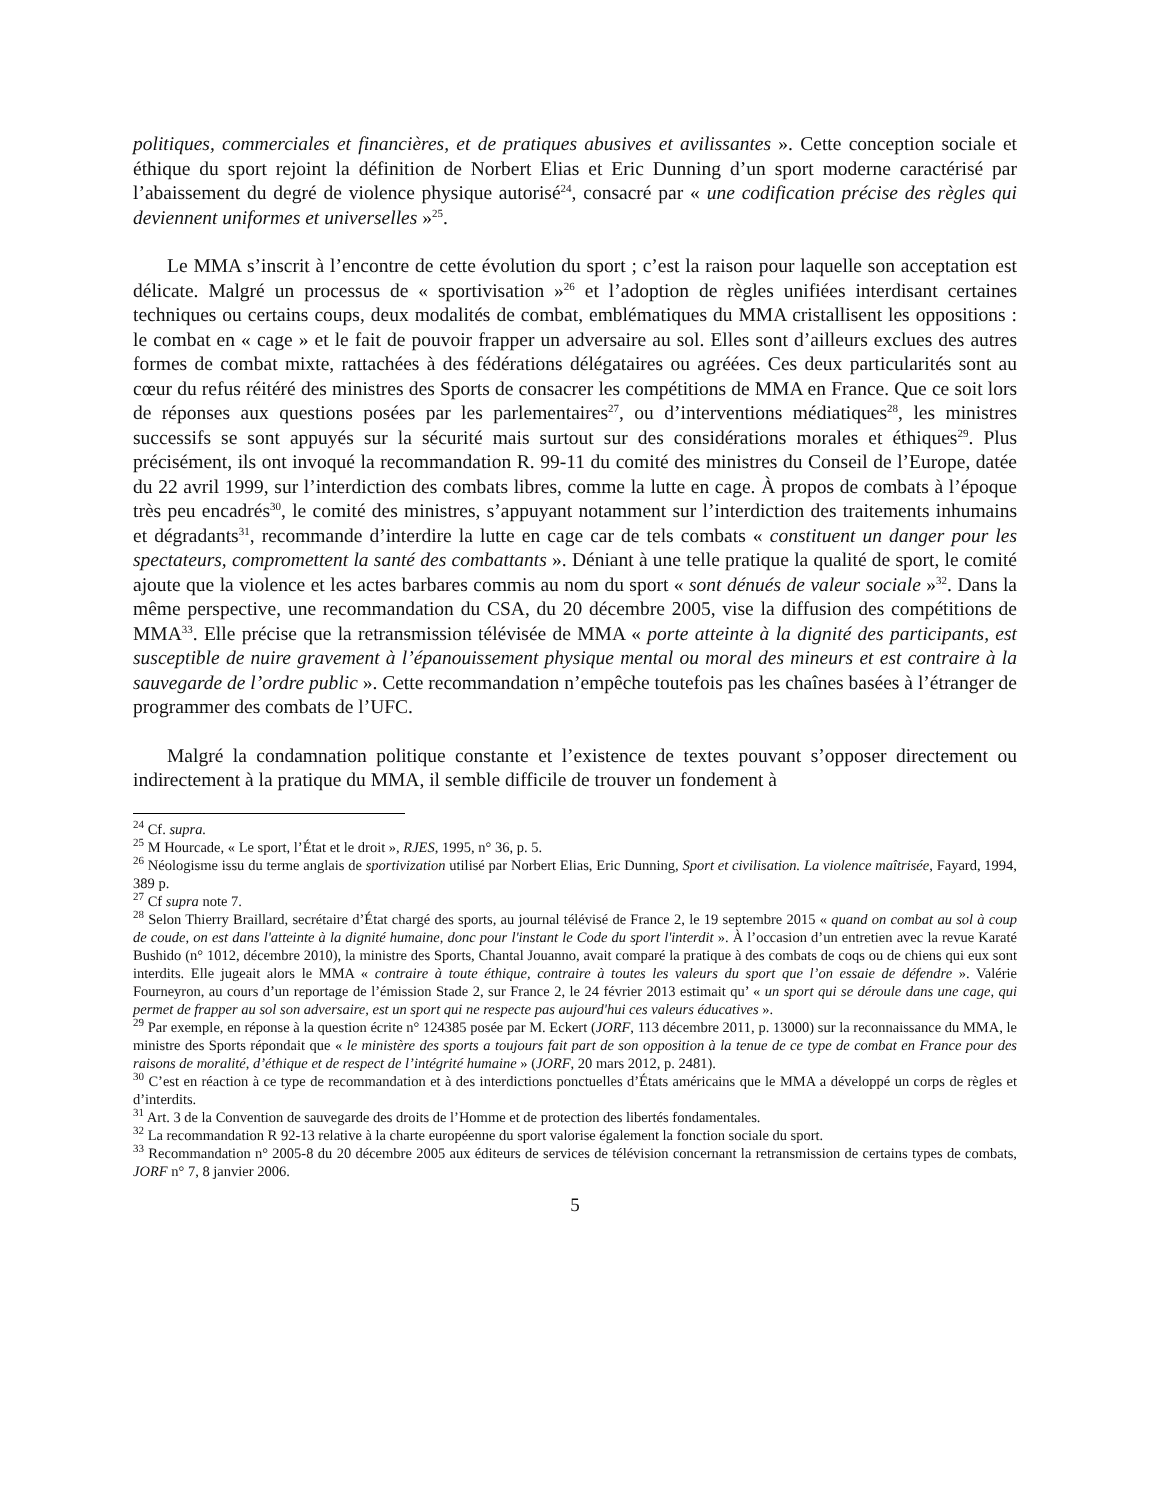politiques, commerciales et financières, et de pratiques abusives et avilissantes ». Cette conception sociale et éthique du sport rejoint la définition de Norbert Elias et Eric Dunning d’un sport moderne caractérisé par l’abaissement du degré de violence physique autorisé<sup>24</sup>, consacré par « une codification précise des règles qui deviennent uniformes et universelles »<sup>25</sup>.
Le MMA s’inscrit à l’encontre de cette évolution du sport ; c’est la raison pour laquelle son acceptation est délicate. Malgré un processus de « sportivisation »<sup>26</sup> et l’adoption de règles unifiées interdisant certaines techniques ou certains coups, deux modalités de combat, emblématiques du MMA cristallisent les oppositions : le combat en « cage » et le fait de pouvoir frapper un adversaire au sol. Elles sont d’ailleurs exclues des autres formes de combat mixte, rattachées à des fédérations délégataires ou agréées. Ces deux particularités sont au cœur du refus réitéré des ministres des Sports de consacrer les compétitions de MMA en France. Que ce soit lors de réponses aux questions posées par les parlementaires<sup>27</sup>, ou d’interventions médiatiques<sup>28</sup>, les ministres successifs se sont appuyés sur la sécurité mais surtout sur des considérations morales et éthiques<sup>29</sup>. Plus précisément, ils ont invoqué la recommandation R. 99-11 du comité des ministres du Conseil de l’Europe, datée du 22 avril 1999, sur l’interdiction des combats libres, comme la lutte en cage. À propos de combats à l’époque très peu encadrés<sup>30</sup>, le comité des ministres, s’appuyant notamment sur l’interdiction des traitements inhumains et dégradants<sup>31</sup>, recommande d’interdire la lutte en cage car de tels combats « constituent un danger pour les spectateurs, compromettent la santé des combattants ». Déniant à une telle pratique la qualité de sport, le comité ajoute que la violence et les actes barbares commis au nom du sport « sont dénués de valeur sociale »<sup>32</sup>. Dans la même perspective, une recommandation du CSA, du 20 décembre 2005, vise la diffusion des compétitions de MMA<sup>33</sup>. Elle précise que la retransmission télévisée de MMA « porte atteinte à la dignité des participants, est susceptible de nuire gravement à l’épanouissement physique mental ou moral des mineurs et est contraire à la sauvegarde de l’ordre public ». Cette recommandation n’empêche toutefois pas les chaînes basées à l’étranger de programmer des combats de l’UFC.
Malgré la condamnation politique constante et l’existence de textes pouvant s’opposer directement ou indirectement à la pratique du MMA, il semble difficile de trouver un fondement à
<sup>24</sup> Cf. supra.
<sup>25</sup> M Hourcade, « Le sport, l’État et le droit », RJES, 1995, n° 36, p. 5.
<sup>26</sup> Néologisme issu du terme anglais de sportivization utilisé par Norbert Elias, Eric Dunning, Sport et civilisation. La violence maîtrisée, Fayard, 1994, 389 p.
<sup>27</sup> Cf supra note 7.
<sup>28</sup> Selon Thierry Braillard, secrétaire d’État chargé des sports, au journal télévisé de France 2, le 19 septembre 2015 « quand on combat au sol à coup de coude, on est dans l'atteinte à la dignité humaine, donc pour l'instant le Code du sport l'interdit ». À l’occasion d’un entretien avec la revue Karaté Bushido (n° 1012, décembre 2010), la ministre des Sports, Chantal Jouanno, avait comparé la pratique à des combats de coqs ou de chiens qui eux sont interdits. Elle jugeait alors le MMA « contraire à toute éthique, contraire à toutes les valeurs du sport que l’on essaie de défendre ». Valérie Fourneyron, au cours d’un reportage de l’émission Stade 2, sur France 2, le 24 février 2013 estimait qu’ « un sport qui se déroule dans une cage, qui permet de frapper au sol son adversaire, est un sport qui ne respecte pas aujourd'hui ces valeurs éducatives ».
<sup>29</sup> Par exemple, en réponse à la question écrite n° 124385 posée par M. Eckert (JORF, 113 décembre 2011, p. 13000) sur la reconnaissance du MMA, le ministre des Sports répondait que « le ministère des sports a toujours fait part de son opposition à la tenue de ce type de combat en France pour des raisons de moralité, d’éthique et de respect de l’intégrité humaine » (JORF, 20 mars 2012, p. 2481).
<sup>30</sup> C’est en réaction à ce type de recommandation et à des interdictions ponctuelles d’États américains que le MMA a développé un corps de règles et d’interdits.
<sup>31</sup> Art. 3 de la Convention de sauvegarde des droits de l’Homme et de protection des libertés fondamentales.
<sup>32</sup> La recommandation R 92-13 relative à la charte européenne du sport valorise également la fonction sociale du sport.
<sup>33</sup> Recommandation n° 2005-8 du 20 décembre 2005 aux éditeurs de services de télévision concernant la retransmission de certains types de combats, JORF n° 7, 8 janvier 2006.
5